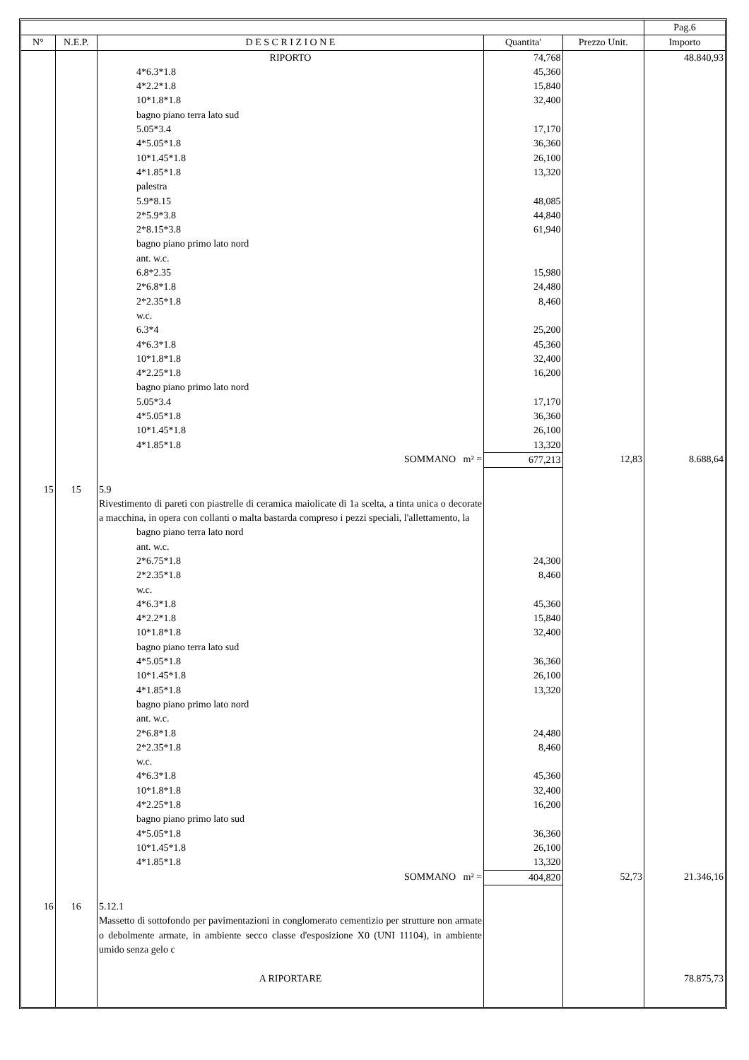| | | | | | Pag.6 |
| --- | --- | --- | --- | --- | --- |
| N° | N.E.P. | D E S C R I Z I O N E | Quantita' | Prezzo Unit. | Importo |
| | | RIPORTO | 74,768 | | 48.840,93 |
| | | 4*6.3*1.8 | 45,360 | | |
| | | 4*2.2*1.8 | 15,840 | | |
| | | 10*1.8*1.8 | 32,400 | | |
| | | bagno piano terra lato sud | | | |
| | | 5.05*3.4 | 17,170 | | |
| | | 4*5.05*1.8 | 36,360 | | |
| | | 10*1.45*1.8 | 26,100 | | |
| | | 4*1.85*1.8 | 13,320 | | |
| | | palestra | | | |
| | | 5.9*8.15 | 48,085 | | |
| | | 2*5.9*3.8 | 44,840 | | |
| | | 2*8.15*3.8 | 61,940 | | |
| | | bagno piano primo lato nord | | | |
| | | ant. w.c. | | | |
| | | 6.8*2.35 | 15,980 | | |
| | | 2*6.8*1.8 | 24,480 | | |
| | | 2*2.35*1.8 | 8,460 | | |
| | | w.c. | | | |
| | | 6.3*4 | 25,200 | | |
| | | 4*6.3*1.8 | 45,360 | | |
| | | 10*1.8*1.8 | 32,400 | | |
| | | 4*2.25*1.8 | 16,200 | | |
| | | bagno piano primo lato nord | | | |
| | | 5.05*3.4 | 17,170 | | |
| | | 4*5.05*1.8 | 36,360 | | |
| | | 10*1.45*1.8 | 26,100 | | |
| | | 4*1.85*1.8 | 13,320 | | |
| | | SOMMANO m² = | 677,213 | 12,83 | 8.688,64 |
| 15 | 15 | 5.9 | | | |
| | | Rivestimento di pareti con piastrelle di ceramica maiolicate di 1a scelta, a tinta unica o decorate a macchina, in opera con collanti o malta bastarda compreso i pezzi speciali, l'allettamento, la | | | |
| | | bagno piano terra lato nord | | | |
| | | ant. w.c. | | | |
| | | 2*6.75*1.8 | 24,300 | | |
| | | 2*2.35*1.8 | 8,460 | | |
| | | w.c. | | | |
| | | 4*6.3*1.8 | 45,360 | | |
| | | 4*2.2*1.8 | 15,840 | | |
| | | 10*1.8*1.8 | 32,400 | | |
| | | bagno piano terra lato sud | | | |
| | | 4*5.05*1.8 | 36,360 | | |
| | | 10*1.45*1.8 | 26,100 | | |
| | | 4*1.85*1.8 | 13,320 | | |
| | | bagno piano primo lato nord | | | |
| | | ant. w.c. | | | |
| | | 2*6.8*1.8 | 24,480 | | |
| | | 2*2.35*1.8 | 8,460 | | |
| | | w.c. | | | |
| | | 4*6.3*1.8 | 45,360 | | |
| | | 10*1.8*1.8 | 32,400 | | |
| | | 4*2.25*1.8 | 16,200 | | |
| | | bagno piano primo lato sud | | | |
| | | 4*5.05*1.8 | 36,360 | | |
| | | 10*1.45*1.8 | 26,100 | | |
| | | 4*1.85*1.8 | 13,320 | | |
| | | SOMMANO m² = | 404,820 | 52,73 | 21.346,16 |
| 16 | 16 | 5.12.1 | | | |
| | | Massetto di sottofondo per pavimentazioni in conglomerato cementizio per strutture non armate o debolmente armate, in ambiente secco classe d'esposizione X0 (UNI 11104), in ambiente umido senza gelo c | | | |
| | | A RIPORTARE | | | 78.875,73 |